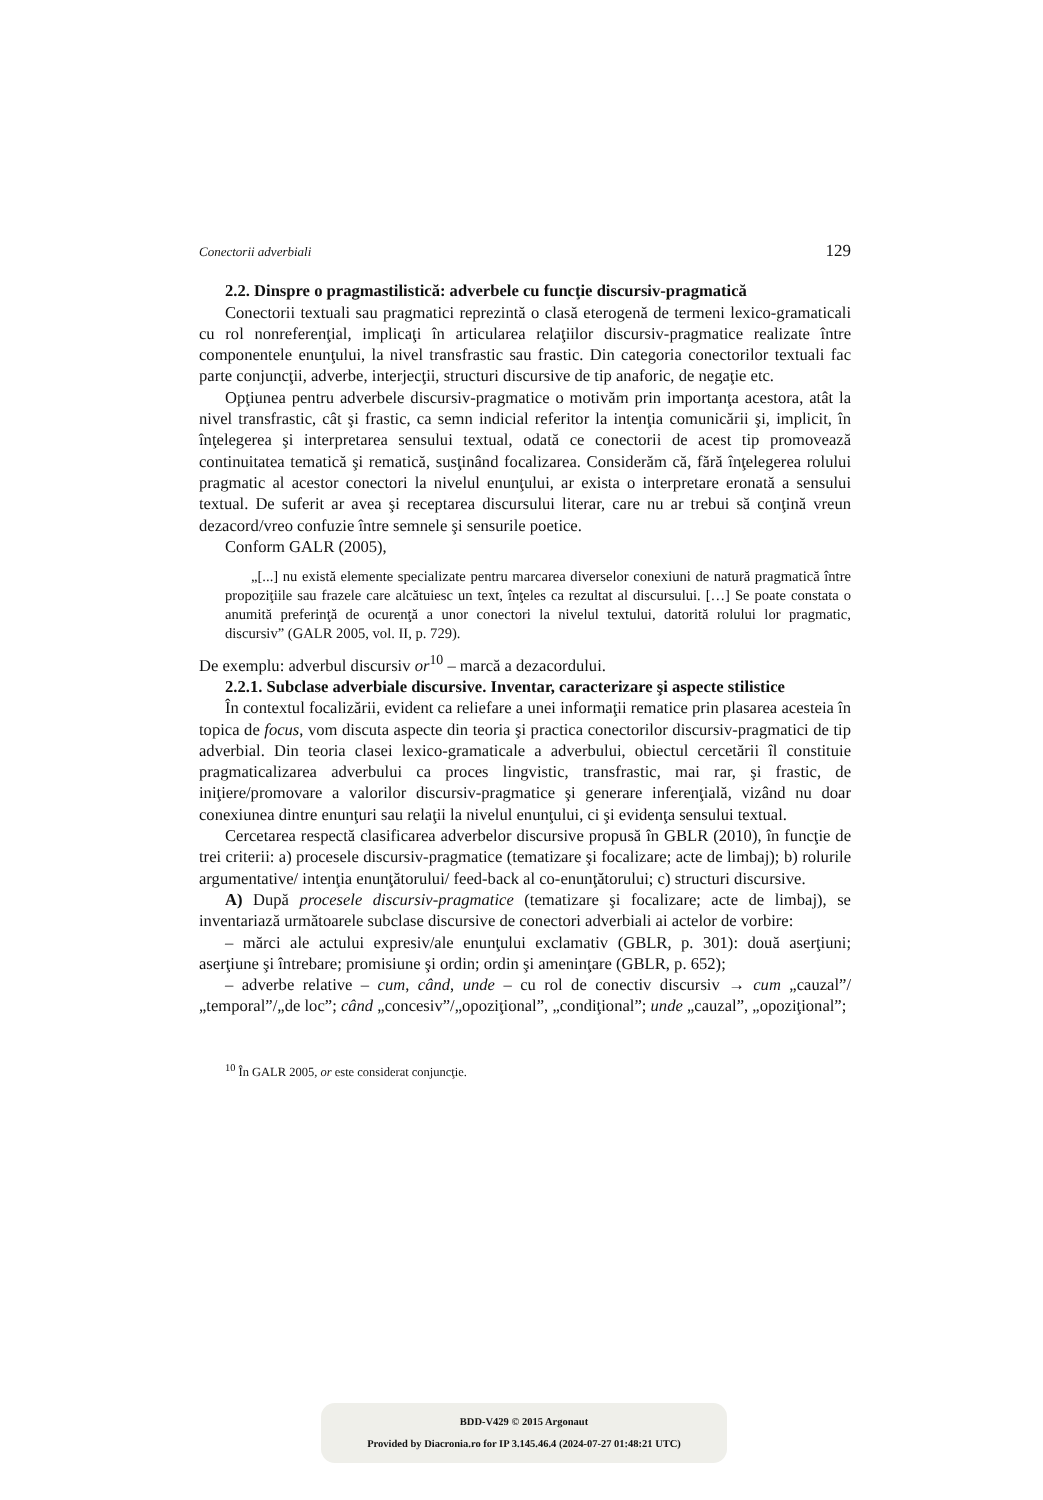Conectorii adverbiali 129
2.2. Dinspre o pragmastilistică: adverbele cu funcţie discursiv-pragmatică
Conectorii textuali sau pragmatici reprezintă o clasă eterogenă de termeni lexico-gramaticali cu rol nonreferenţial, implicaţi în articularea relaţiilor discursiv-pragmatice realizate între componentele enunţului, la nivel transfrastic sau frastic. Din categoria conectorilor textuali fac parte conjuncţii, adverbe, interjecţii, structuri discursive de tip anaforic, de negaţie etc.
Opţiunea pentru adverbele discursiv-pragmatice o motivăm prin importanţa acestora, atât la nivel transfrastic, cât şi frastic, ca semn indicial referitor la intenţia comunicării şi, implicit, în înţelegerea şi interpretarea sensului textual, odată ce conectorii de acest tip promovează continuitatea tematică şi rematică, susţinând focalizarea. Considerăm că, fără înţelegerea rolului pragmatic al acestor conectori la nivelul enunţului, ar exista o interpretare eronată a sensului textual. De suferit ar avea şi receptarea discursului literar, care nu ar trebui să conţină vreun dezacord/vreo confuzie între semnele şi sensurile poetice.
Conform GALR (2005),
„[...] nu există elemente specializate pentru marcarea diverselor conexiuni de natură pragmatică între propoziţiile sau frazele care alcătuiesc un text, înţeles ca rezultat al discursului. […] Se poate constata o anumită preferinţă de ocurenţă a unor conectori la nivelul textului, datorită rolului lor pragmatic, discursiv” (GALR 2005, vol. II, p. 729).
De exemplu: adverbul discursiv or<sup>10</sup> – marcă a dezacordului.
2.2.1. Subclase adverbiale discursive. Inventar, caracterizare şi aspecte stilistice
În contextul focalizării, evident ca reliefare a unei informaţii rematice prin plasarea acesteia în topica de focus, vom discuta aspecte din teoria şi practica conectorilor discursiv-pragmatici de tip adverbial. Din teoria clasei lexico-gramaticale a adverbului, obiectul cercetării îl constituie pragmaticalizarea adverbului ca proces lingvistic, transfrastic, mai rar, şi frastic, de iniţiere/promovare a valorilor discursiv-pragmatice şi generare inferenţială, vizând nu doar conexiunea dintre enunţuri sau relaţii la nivelul enunţului, ci şi evidenţa sensului textual.
Cercetarea respectă clasificarea adverbelor discursive propusă în GBLR (2010), în funcţie de trei criterii: a) procesele discursiv-pragmatice (tematizare şi focalizare; acte de limbaj); b) rolurile argumentative/ intenţia enunţătorului/ feed-back al co-enunţătorului; c) structuri discursive.
A) După procesele discursiv-pragmatice (tematizare şi focalizare; acte de limbaj), se inventariază următoarele subclase discursive de conectori adverbiali ai actelor de vorbire:
– mărci ale actului expresiv/ale enunţului exclamativ (GBLR, p. 301): două aserţiuni; aserţiune şi întrebare; promisiune şi ordin; ordin şi ameninţare (GBLR, p. 652);
– adverbe relative – cum, când, unde – cu rol de conectiv discursiv → cum „cauzal”/„temporal”/„de loc”; când „concesiv”/„opoziţional”, „condiţional”; unde „cauzal”, „opoziţional”;
<sup>10</sup> În GALR 2005, or este considerat conjuncţie.
BDD-V429 © 2015 Argonaut
Provided by Diacronia.ro for IP 3.145.46.4 (2024-07-27 01:48:21 UTC)